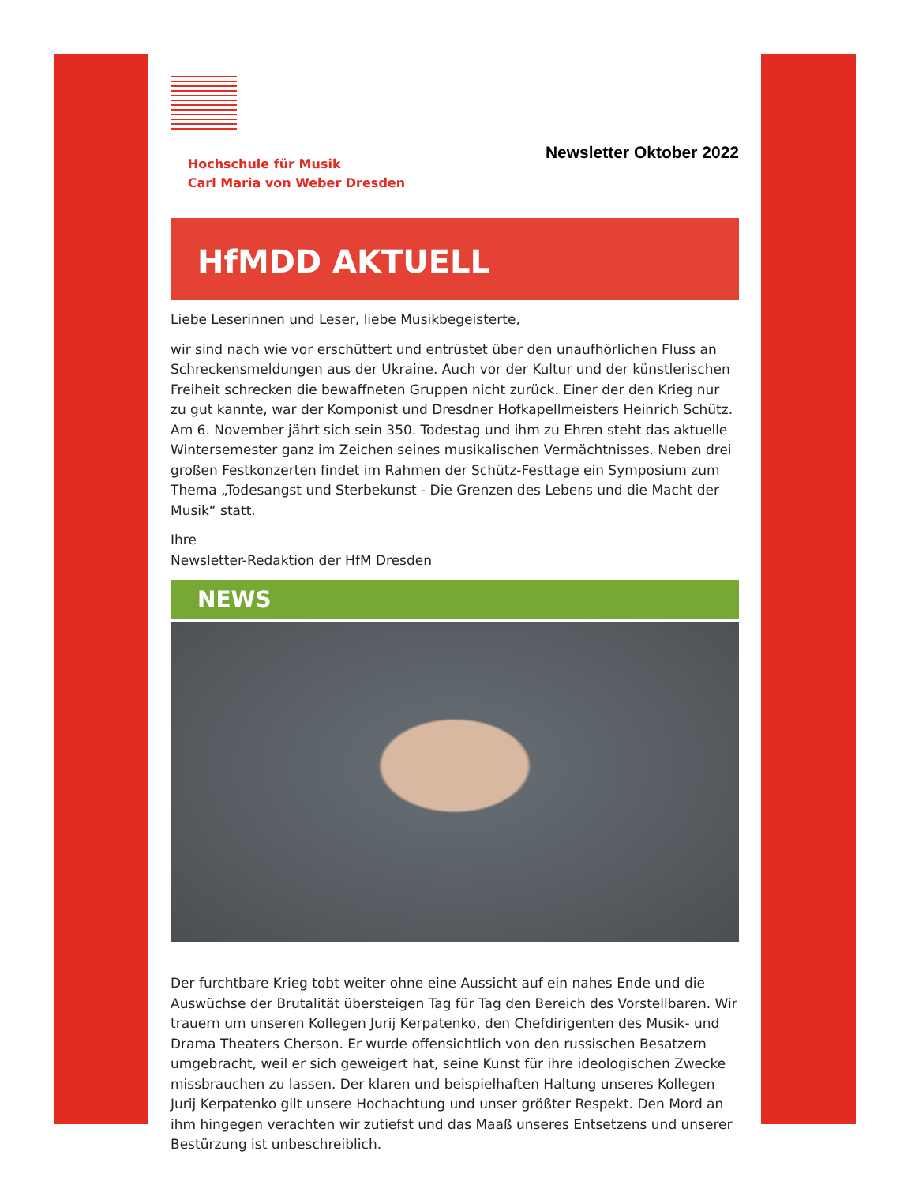Hochschule für Musik
Carl Maria von Weber Dresden
Newsletter Oktober 2022
HfMDD AKTUELL
Liebe Leserinnen und Leser, liebe Musikbegeisterte,
wir sind nach wie vor erschüttert und entrüstet über den unaufhörlichen Fluss an Schreckensmeldungen aus der Ukraine. Auch vor der Kultur und der künstlerischen Freiheit schrecken die bewaffneten Gruppen nicht zurück. Einer der den Krieg nur zu gut kannte, war der Komponist und Dresdner Hofkapellmeisters Heinrich Schütz. Am 6. November jährt sich sein 350. Todestag und ihm zu Ehren steht das aktuelle Wintersemester ganz im Zeichen seines musikalischen Vermächtnisses. Neben drei großen Festkonzerten findet im Rahmen der Schütz-Festtage ein Symposium zum Thema „Todesangst und Sterbekunst - Die Grenzen des Lebens und die Macht der Musik“ statt.
Ihre
Newsletter-Redaktion der HfM Dresden
NEWS
Der furchtbare Krieg tobt weiter ohne eine Aussicht auf ein nahes Ende und die Auswüchse der Brutalität übersteigen Tag für Tag den Bereich des Vorstellbaren. Wir trauern um unseren Kollegen Jurij Kerpatenko, den Chefdirigenten des Musik- und Drama Theaters Cherson. Er wurde offensichtlich von den russischen Besatzern umgebracht, weil er sich geweigert hat, seine Kunst für ihre ideologischen Zwecke missbrauchen zu lassen. Der klaren und beispielhaften Haltung unseres Kollegen Jurij Kerpatenko gilt unsere Hochachtung und unser größter Respekt. Den Mord an ihm hingegen verachten wir zutiefst und das Maaß unseres Entsetzens und unserer Bestürzung ist unbeschreiblich.